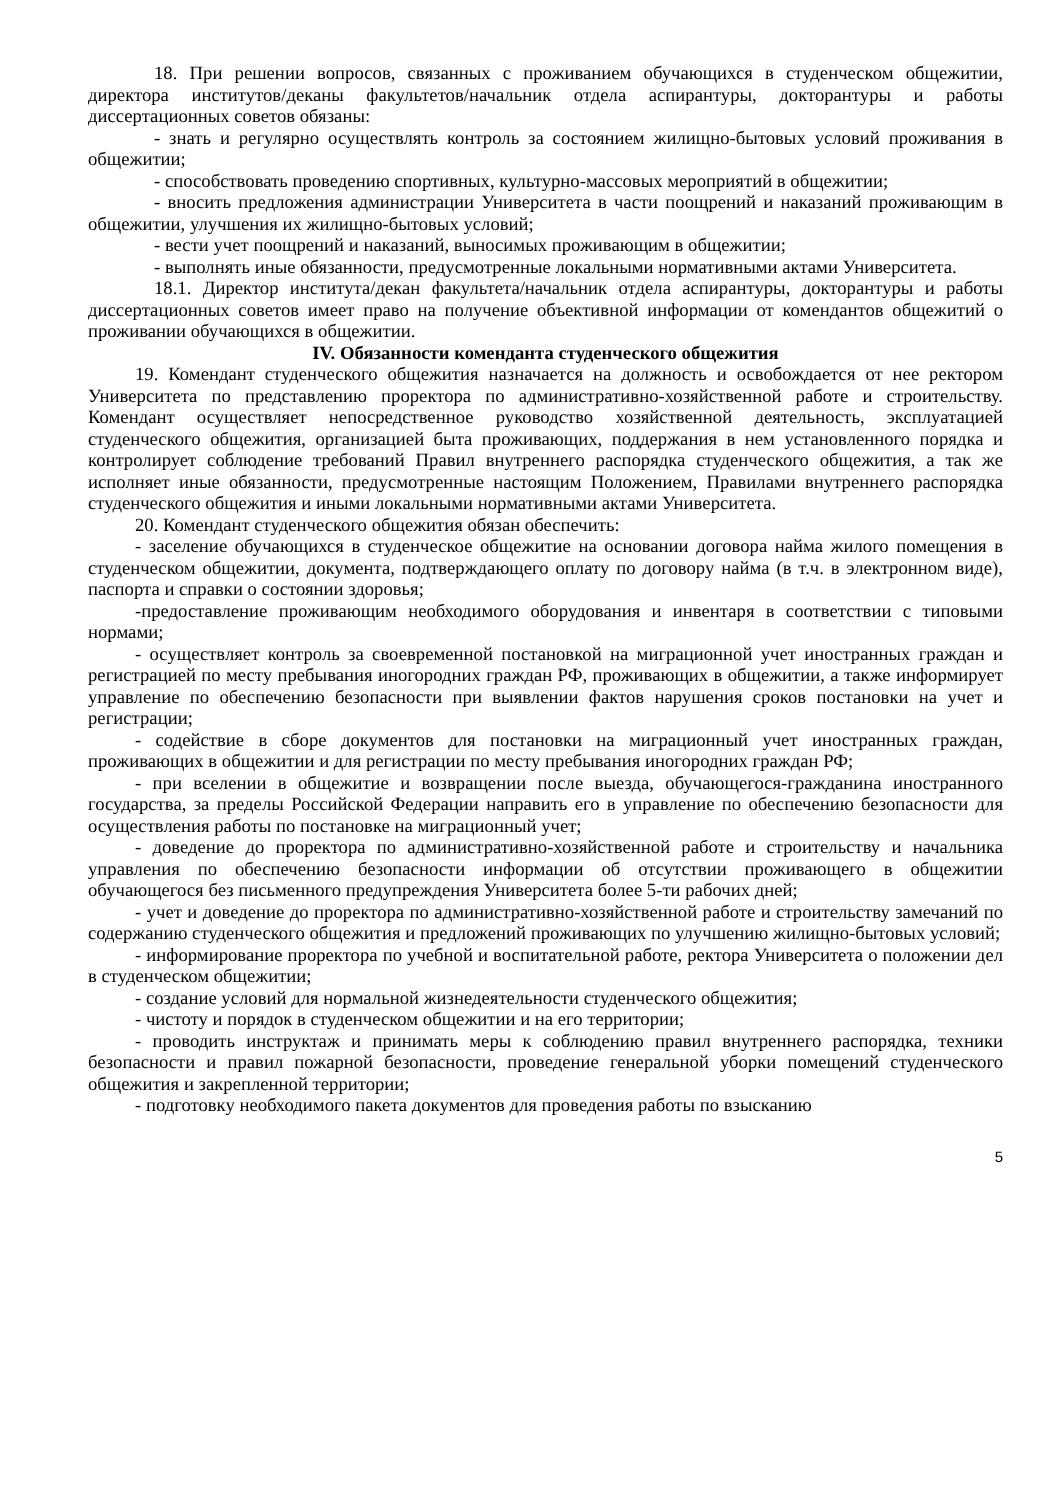18. При решении вопросов, связанных с проживанием обучающихся в студенческом общежитии, директора институтов/деканы факультетов/начальник отдела аспирантуры, докторантуры и работы диссертационных советов обязаны:
- знать и регулярно осуществлять контроль за состоянием жилищно-бытовых условий проживания в общежитии;
- способствовать проведению спортивных, культурно-массовых мероприятий в общежитии;
- вносить предложения администрации Университета в части поощрений и наказаний проживающим в общежитии, улучшения их жилищно-бытовых условий;
- вести учет поощрений и наказаний, выносимых проживающим в общежитии;
- выполнять иные обязанности, предусмотренные локальными нормативными актами Университета.
18.1. Директор института/декан факультета/начальник отдела аспирантуры, докторантуры и работы диссертационных советов имеет право на получение объективной информации от комендантов общежитий о проживании обучающихся в общежитии.
IV. Обязанности коменданта студенческого общежития
19. Комендант студенческого общежития назначается на должность и освобождается от нее ректором Университета по представлению проректора по административно-хозяйственной работе и строительству. Комендант осуществляет непосредственное руководство хозяйственной деятельность, эксплуатацией студенческого общежития, организацией быта проживающих, поддержания в нем установленного порядка и контролирует соблюдение требований Правил внутреннего распорядка студенческого общежития, а так же исполняет иные обязанности, предусмотренные настоящим Положением, Правилами внутреннего распорядка студенческого общежития и иными локальными нормативными актами Университета.
20. Комендант студенческого общежития обязан обеспечить:
- заселение обучающихся в студенческое общежитие на основании договора найма жилого помещения в студенческом общежитии, документа, подтверждающего оплату по договору найма (в т.ч. в электронном виде), паспорта и справки о состоянии здоровья;
-предоставление проживающим необходимого оборудования и инвентаря в соответствии с типовыми нормами;
- осуществляет контроль за своевременной постановкой на миграционной учет иностранных граждан и регистрацией по месту пребывания иногородних граждан РФ, проживающих в общежитии, а также информирует управление по обеспечению безопасности при выявлении фактов нарушения сроков постановки на учет и регистрации;
- содействие в сборе документов для постановки на миграционный учет иностранных граждан, проживающих в общежитии и для регистрации по месту пребывания иногородних граждан РФ;
- при вселении в общежитие и возвращении после выезда, обучающегося-гражданина иностранного государства, за пределы Российской Федерации направить его в управление по обеспечению безопасности для осуществления работы по постановке на миграционный учет;
- доведение до проректора по административно-хозяйственной работе и строительству и начальника управления по обеспечению безопасности информации об отсутствии проживающего в общежитии обучающегося без письменного предупреждения Университета более 5-ти рабочих дней;
- учет и доведение до проректора по административно-хозяйственной работе и строительству замечаний по содержанию студенческого общежития и предложений проживающих по улучшению жилищно-бытовых условий;
- информирование проректора по учебной и воспитательной работе, ректора Университета о положении дел в студенческом общежитии;
- создание условий для нормальной жизнедеятельности студенческого общежития;
- чистоту и порядок в студенческом общежитии и на его территории;
- проводить инструктаж и принимать меры к соблюдению правил внутреннего распорядка, техники безопасности и правил пожарной безопасности, проведение генеральной уборки помещений студенческого общежития и закрепленной территории;
- подготовку необходимого пакета документов для проведения работы по взысканию
5